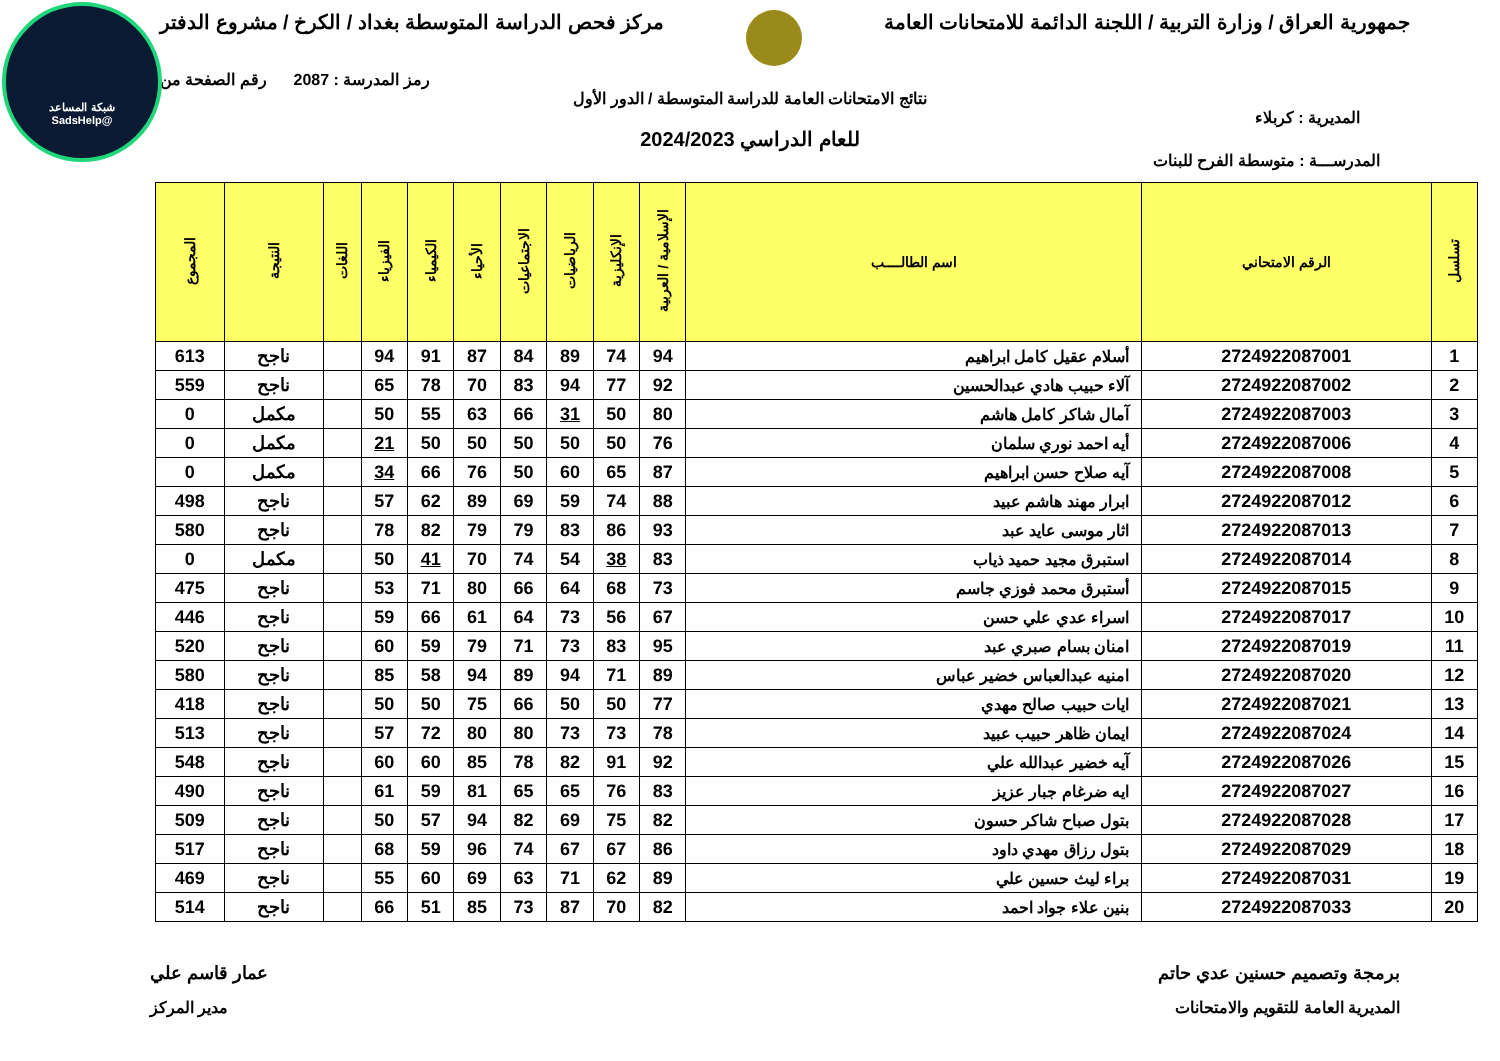شبكة المساعد
@SadsHelp
جمهورية العراق / وزارة التربية / اللجنة الدائمة للامتحانات العامة مركز فحص الدراسة المتوسطة بغداد / الكرخ / مشروع الدفتر
رمز المدرسة : 2087 رقم الصفحة من
نتائج الامتحانات العامة للدراسة المتوسطة / الدور الأول
المديرية : كربلاء
للعام الدراسي 2024/2023
المدرســـة : متوسطة الفرح للبنات
| تسلسل | الرقم الامتحاني | اسم الطالــــب | الإسلامية / العربية | الإنكليزية | الرياضيات | الاجتماعيات | الأحياء | الكيمياء | الفيزياء | اللغات | النتيجة | المجموع |
| --- | --- | --- | --- | --- | --- | --- | --- | --- | --- | --- | --- | --- |
| 1 | 2724922087001 | أسلام عقيل كامل ابراهيم | 94 | 74 | 89 | 84 | 87 | 91 | 94 | | ناجح | 613 |
| 2 | 2724922087002 | آلاء حبيب هادي عبدالحسين | 92 | 77 | 94 | 83 | 70 | 78 | 65 | | ناجح | 559 |
| 3 | 2724922087003 | آمال شاكر كامل هاشم | 80 | 50 | 31 | 66 | 63 | 55 | 50 | | مكمل | 0 |
| 4 | 2724922087006 | أيه احمد نوري سلمان | 76 | 50 | 50 | 50 | 50 | 50 | 21 | | مكمل | 0 |
| 5 | 2724922087008 | آيه صلاح حسن ابراهيم | 87 | 65 | 60 | 50 | 76 | 66 | 34 | | مكمل | 0 |
| 6 | 2724922087012 | ابرار مهند هاشم عبيد | 88 | 74 | 59 | 69 | 89 | 62 | 57 | | ناجح | 498 |
| 7 | 2724922087013 | اثار موسى عايد عبد | 93 | 86 | 83 | 79 | 79 | 82 | 78 | | ناجح | 580 |
| 8 | 2724922087014 | استبرق مجيد حميد ذياب | 83 | 38 | 54 | 74 | 70 | 41 | 50 | | مكمل | 0 |
| 9 | 2724922087015 | أستبرق محمد فوزي جاسم | 73 | 68 | 64 | 66 | 80 | 71 | 53 | | ناجح | 475 |
| 10 | 2724922087017 | اسراء عدي علي حسن | 67 | 56 | 73 | 64 | 61 | 66 | 59 | | ناجح | 446 |
| 11 | 2724922087019 | امنان بسام صبري عبد | 95 | 83 | 73 | 71 | 79 | 59 | 60 | | ناجح | 520 |
| 12 | 2724922087020 | امنيه عبدالعباس خضير عباس | 89 | 71 | 94 | 89 | 94 | 58 | 85 | | ناجح | 580 |
| 13 | 2724922087021 | ايات حبيب صالح مهدي | 77 | 50 | 50 | 66 | 75 | 50 | 50 | | ناجح | 418 |
| 14 | 2724922087024 | ايمان ظاهر حبيب عبيد | 78 | 73 | 73 | 80 | 80 | 72 | 57 | | ناجح | 513 |
| 15 | 2724922087026 | آيه خضير عبدالله علي | 92 | 91 | 82 | 78 | 85 | 60 | 60 | | ناجح | 548 |
| 16 | 2724922087027 | ايه ضرغام جبار عزيز | 83 | 76 | 65 | 65 | 81 | 59 | 61 | | ناجح | 490 |
| 17 | 2724922087028 | بتول صباح شاكر حسون | 82 | 75 | 69 | 82 | 94 | 57 | 50 | | ناجح | 509 |
| 18 | 2724922087029 | بتول رزاق مهدي داود | 86 | 67 | 67 | 74 | 96 | 59 | 68 | | ناجح | 517 |
| 19 | 2724922087031 | براء ليث حسين علي | 89 | 62 | 71 | 63 | 69 | 60 | 55 | | ناجح | 469 |
| 20 | 2724922087033 | بنين علاء جواد احمد | 82 | 70 | 87 | 73 | 85 | 51 | 66 | | ناجح | 514 |
برمجة وتصميم حسنين عدي حاتم عمار قاسم علي
المديرية العامة للتقويم والامتحانات مدير المركز